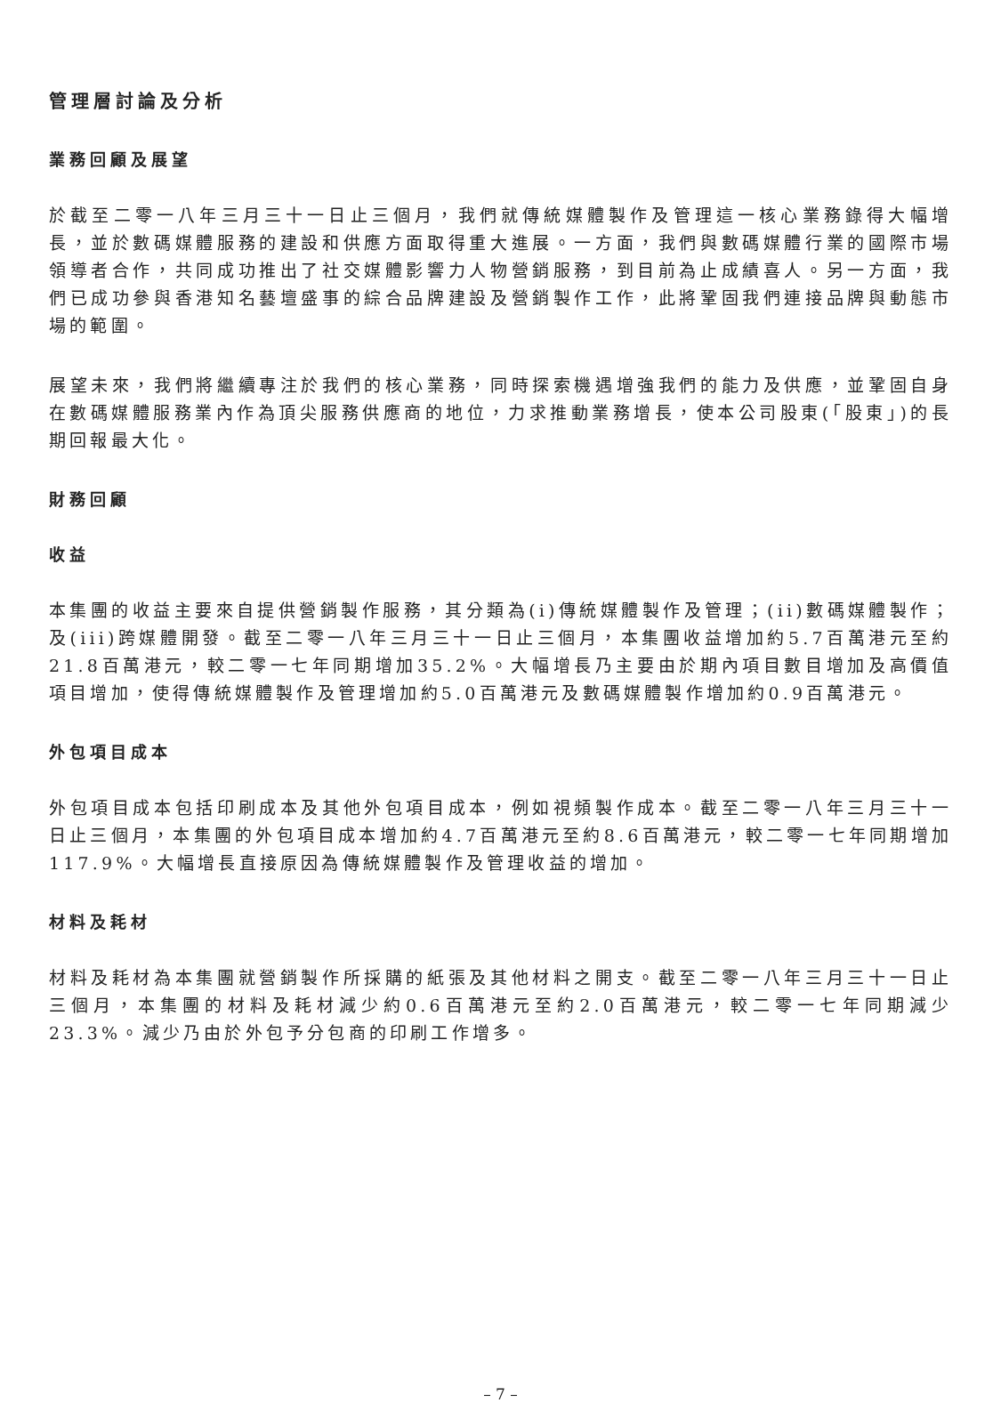管理層討論及分析
業務回顧及展望
於截至二零一八年三月三十一日止三個月，我們就傳統媒體製作及管理這一核心業務錄得大幅增長，並於數碼媒體服務的建設和供應方面取得重大進展。一方面，我們與數碼媒體行業的國際市場領導者合作，共同成功推出了社交媒體影響力人物營銷服務，到目前為止成績喜人。另一方面，我們已成功參與香港知名藝壇盛事的綜合品牌建設及營銷製作工作，此將鞏固我們連接品牌與動態市場的範圍。
展望未來，我們將繼續專注於我們的核心業務，同時探索機遇增強我們的能力及供應，並鞏固自身在數碼媒體服務業內作為頂尖服務供應商的地位，力求推動業務增長，使本公司股東(「股東」)的長期回報最大化。
財務回顧
收益
本集團的收益主要來自提供營銷製作服務，其分類為(i)傳統媒體製作及管理；(ii)數碼媒體製作；及(iii)跨媒體開發。截至二零一八年三月三十一日止三個月，本集團收益增加約5.7百萬港元至約21.8百萬港元，較二零一七年同期增加35.2%。大幅增長乃主要由於期內項目數目增加及高價值項目增加，使得傳統媒體製作及管理增加約5.0百萬港元及數碼媒體製作增加約0.9百萬港元。
外包項目成本
外包項目成本包括印刷成本及其他外包項目成本，例如視頻製作成本。截至二零一八年三月三十一日止三個月，本集團的外包項目成本增加約4.7百萬港元至約8.6百萬港元，較二零一七年同期增加117.9%。大幅增長直接原因為傳統媒體製作及管理收益的增加。
材料及耗材
材料及耗材為本集團就營銷製作所採購的紙張及其他材料之開支。截至二零一八年三月三十一日止三個月，本集團的材料及耗材減少約0.6百萬港元至約2.0百萬港元，較二零一七年同期減少23.3%。減少乃由於外包予分包商的印刷工作增多。
– 7 –